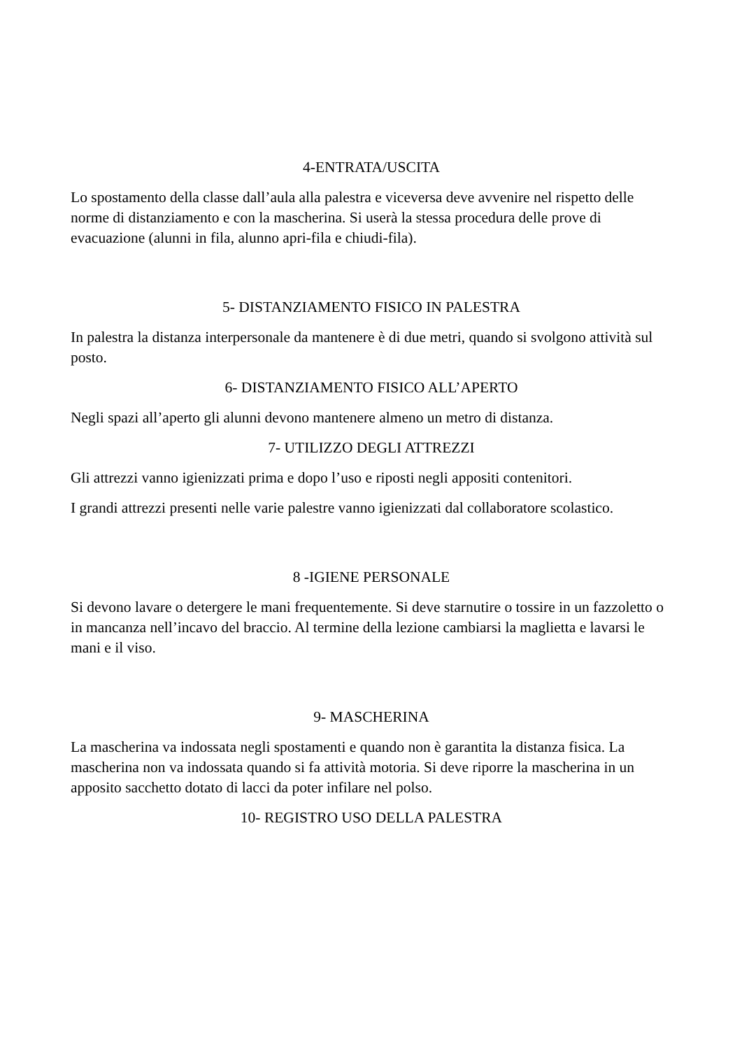4-ENTRATA/USCITA
Lo spostamento della classe dall’aula alla palestra e viceversa deve avvenire nel rispetto delle norme di distanziamento e con la mascherina. Si userà la stessa procedura delle prove di evacuazione (alunni in fila, alunno apri-fila e chiudi-fila).
5- DISTANZIAMENTO FISICO IN PALESTRA
In palestra la distanza interpersonale da mantenere è di due metri, quando si svolgono attività sul posto.
6- DISTANZIAMENTO FISICO ALL’APERTO
Negli spazi all’aperto gli alunni devono mantenere almeno un metro di distanza.
7- UTILIZZO DEGLI ATTREZZI
Gli attrezzi vanno igienizzati prima e dopo l’uso e riposti negli appositi contenitori.
I grandi attrezzi presenti nelle varie palestre vanno igienizzati dal collaboratore scolastico.
8 -IGIENE PERSONALE
Si devono lavare o detergere le mani frequentemente. Si deve starnutire o tossire in un fazzoletto o in mancanza nell’incavo del braccio. Al termine della lezione cambiarsi la maglietta e lavarsi le mani e il viso.
9- MASCHERINA
La mascherina va indossata negli spostamenti e quando non è garantita la distanza fisica. La mascherina non va indossata quando si fa attività motoria. Si deve riporre la mascherina in un apposito sacchetto dotato di lacci da poter infilare nel polso.
10- REGISTRO USO DELLA PALESTRA